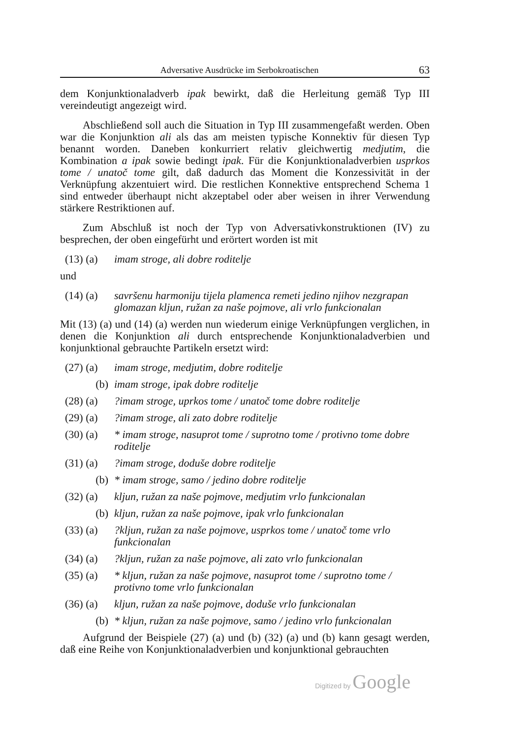Adversative Ausdrücke im Serbokroatischen 63
dem Konjunktionaladverb ipak bewirkt, daß die Herleitung gemäß Typ III vereindeutigt angezeigt wird.
Abschließend soll auch die Situation in Typ III zusammengefaßt werden. Oben war die Konjunktion ali als das am meisten typische Konnektiv für diesen Typ benannt worden. Daneben konkurriert relativ gleichwertig medjutim, die Kombination a ipak sowie bedingt ipak. Für die Konjunktionaladverbien usprkos tome / unatoč tome gilt, daß dadurch das Moment die Konzessivität in der Verknüpfung akzentuiert wird. Die restlichen Konnektive entsprechend Schema 1 sind entweder überhaupt nicht akzeptabel oder aber weisen in ihrer Verwendung stärkere Restriktionen auf.
Zum Abschluß ist noch der Typ von Adversativkonstruktionen (IV) zu besprechen, der oben eingefürht und erörtert worden ist mit
(13) (a) imam stroge, ali dobre roditelje
und
(14) (a) savršenu harmoniju tijela plamenca remeti jedino njihov nezgrapan glomazan kljun, ružan za naše pojmove, ali vrlo funkcionalan
Mit (13) (a) und (14) (a) werden nun wiederum einige Verknüpfungen verglichen, in denen die Konjunktion ali durch entsprechende Konjunktionaladverbien und konjunktional gebrauchte Partikeln ersetzt wird:
(27) (a) imam stroge, medjutim, dobre roditelje
(b) imam stroge, ipak dobre roditelje
(28) (a)?imam stroge, uprkos tome / unatoč tome dobre roditelje
(29) (a)?imam stroge, ali zato dobre roditelje
(30) (a) * imam stroge, nasuprot tome / suprotno tome / protivno tome dobre roditelje
(31) (a)?imam stroge, doduše dobre roditelje
(b) * imam stroge, samo / jedino dobre roditelje
(32) (a) kljun, ružan za naše pojmove, medjutim vrlo funkcionalan
(b) kljun, ružan za naše pojmove, ipak vrlo funkcionalan
(33) (a)?kljun, ružan za naše pojmove, usprkos tome / unatoč tome vrlo funkcionalan
(34) (a)?kljun, ružan za naše pojmove, ali zato vrlo funkcionalan
(35) (a) * kljun, ružan za naše pojmove, nasuprot tome / suprotno tome / protivno tome vrlo funkcionalan
(36) (a) kljun, ružan za naše pojmove, doduše vrlo funkcionalan
(b) * kljun, ružan za naše pojmove, samo / jedino vrlo funkcionalan
Aufgrund der Beispiele (27) (a) und (b) (32) (a) und (b) kann gesagt werden, daß eine Reihe von Konjunktionaladverbien und konjunktional gebrauchten
Digitized by Google